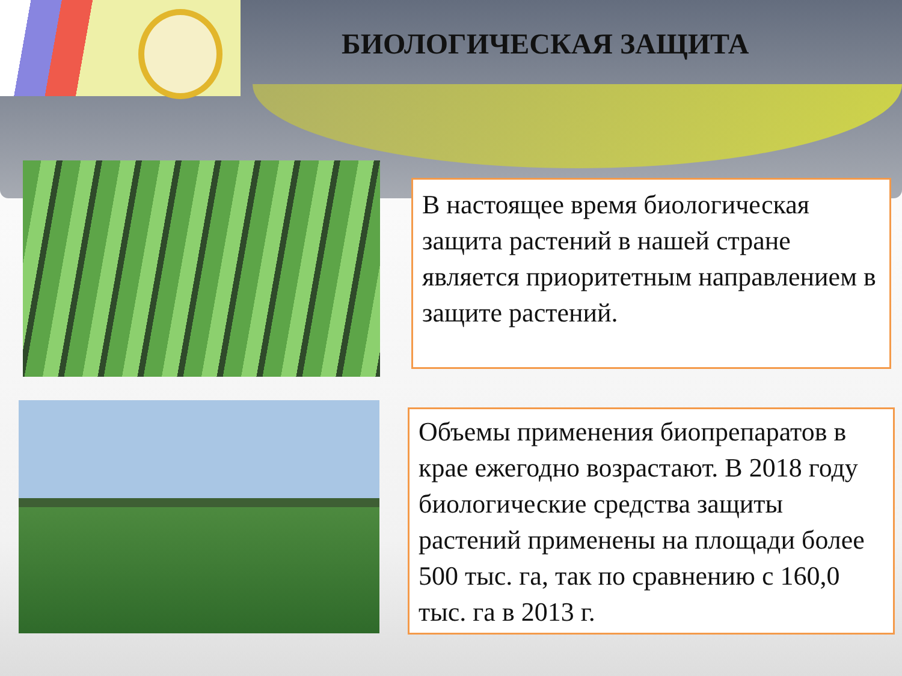БИОЛОГИЧЕСКАЯ ЗАЩИТА
В настоящее время биологическая защита растений в нашей стране является приоритетным направлением в защите растений.
Объемы применения биопрепаратов в крае ежегодно возрастают. В 2018 году биологические средства защиты растений применены на площади более 500 тыс. га, так по сравнению с 160,0 тыс. га в 2013 г.